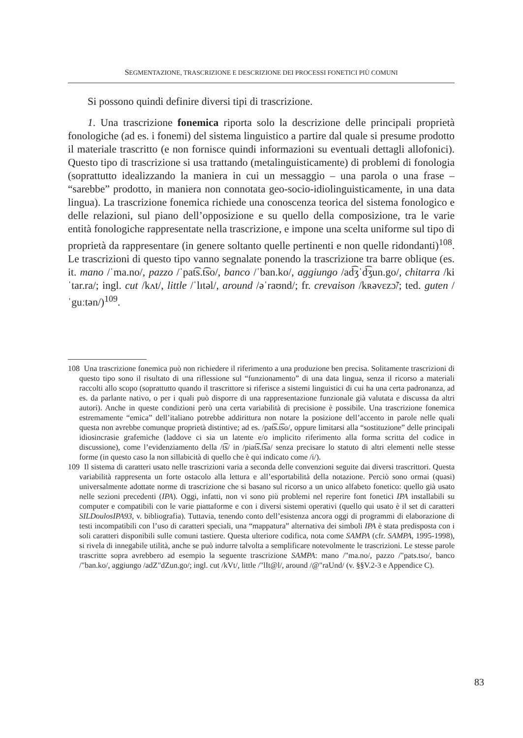SEGMENTAZIONE, TRASCRIZIONE E DESCRIZIONE DEI PROCESSI FONETICI PIÙ COMUNI
Si possono quindi definire diversi tipi di trascrizione.
1. Una trascrizione fonemica riporta solo la descrizione delle principali proprietà fonologiche (ad es. i fonemi) del sistema linguistico a partire dal quale si presume prodotto il materiale trascritto (e non fornisce quindi informazioni su eventuali dettagli allofonici). Questo tipo di trascrizione si usa trattando (metalinguisticamente) di problemi di fonologia (soprattutto idealizzando la maniera in cui un messaggio – una parola o una frase – “sarebbe” prodotto, in maniera non connotata geo-socio-idiolinguisticamente, in una data lingua). La trascrizione fonemica richiede una conoscenza teorica del sistema fonologico e delle relazioni, sul piano dell’opposizione e su quello della composizione, tra le varie entità fonologiche rappresentate nella trascrizione, e impone una scelta uniforme sul tipo di proprietà da rappresentare (in genere soltanto quelle pertinenti e non quelle ridondanti)<sup>108</sup>. Le trascrizioni di questo tipo vanno segnalate ponendo la trascrizione tra barre oblique (es. it. mano /ˈma.no/, pazzo /ˈpat͡s.t͡so/, banco /ˈban.ko/, aggiungo /ad͡ʒˈd͡ʒun.go/, chitarra /kiˈtar.ra/; ingl. cut /kʌt/, little /ˈlɪtəl/, around /əˈraʊnd/; fr. crevaison /kʀəvɛzɔ̃/; ted. guten /ˈguːtən/)<sup>109</sup>.
108 Una trascrizione fonemica può non richiedere il riferimento a una produzione ben precisa. Solitamente trascrizioni di questo tipo sono il risultato di una riflessione sul “funzionamento” di una data lingua, senza il ricorso a materiali raccolti allo scopo (soprattutto quando il trascrittore si riferisce a sistemi linguistici di cui ha una certa padronanza, ad es. da parlante nativo, o per i quali può disporre di una rappresentazione funzionale già valutata e discussa da altri autori). Anche in queste condizioni però una certa variabilità di precisione è possibile. Una trascrizione fonemica estremamente “emica” dell’italiano potrebbe addirittura non notare la posizione dell’accento in parole nelle quali questa non avrebbe comunque proprietà distintive; ad es. /pat͡s.t͡so/, oppure limitarsi alla “sostituzione” delle principali idiosincrasie grafemiche (laddove ci sia un latente e/o implicito riferimento alla forma scritta del codice in discussione), come l’evidenziamento della /t͡s/ in /piat͡s.t͡sa/ senza precisare lo statuto di altri elementi nelle stesse forme (in questo caso la non sillabicità di quello che è qui indicato come /i/).
109 Il sistema di caratteri usato nelle trascrizioni varia a seconda delle convenzioni seguite dai diversi trascrittori. Questa variabilità rappresenta un forte ostacolo alla lettura e all’esportabilità della notazione. Perciò sono ormai (quasi) universalmente adottate norme di trascrizione che si basano sul ricorso a un unico alfabeto fonetico: quello già usato nelle sezioni precedenti (IPA). Oggi, infatti, non vi sono più problemi nel reperire font fonetici IPA installabili su computer e compatibili con le varie piattaforme e con i diversi sistemi operativi (quello qui usato è il set di caratteri SILDoulosIPA93, v. bibliografia). Tuttavia, tenendo conto dell’esistenza ancora oggi di programmi di elaborazione di testi incompatibili con l’uso di caratteri speciali, una “mappatura” alternativa dei simboli IPA è stata predisposta con i soli caratteri disponibili sulle comuni tastiere. Questa ulteriore codifica, nota come SAMPA (cfr. SAMPA, 1995-1998), si rivela di innegabile utilità, anche se può indurre talvolta a semplificare notevolmente le trascrizioni. Le stesse parole trascritte sopra avrebbero ad esempio la seguente trascrizione SAMPA: mano /"ma.no/, pazzo /"pats.tso/, banco /"ban.ko/, aggiungo /adZ"dZun.go/; ingl. cut /kVt/, little /"lIt@l/, around /@"raUnd/ (v. §§V.2-3 e Appendice C).
83